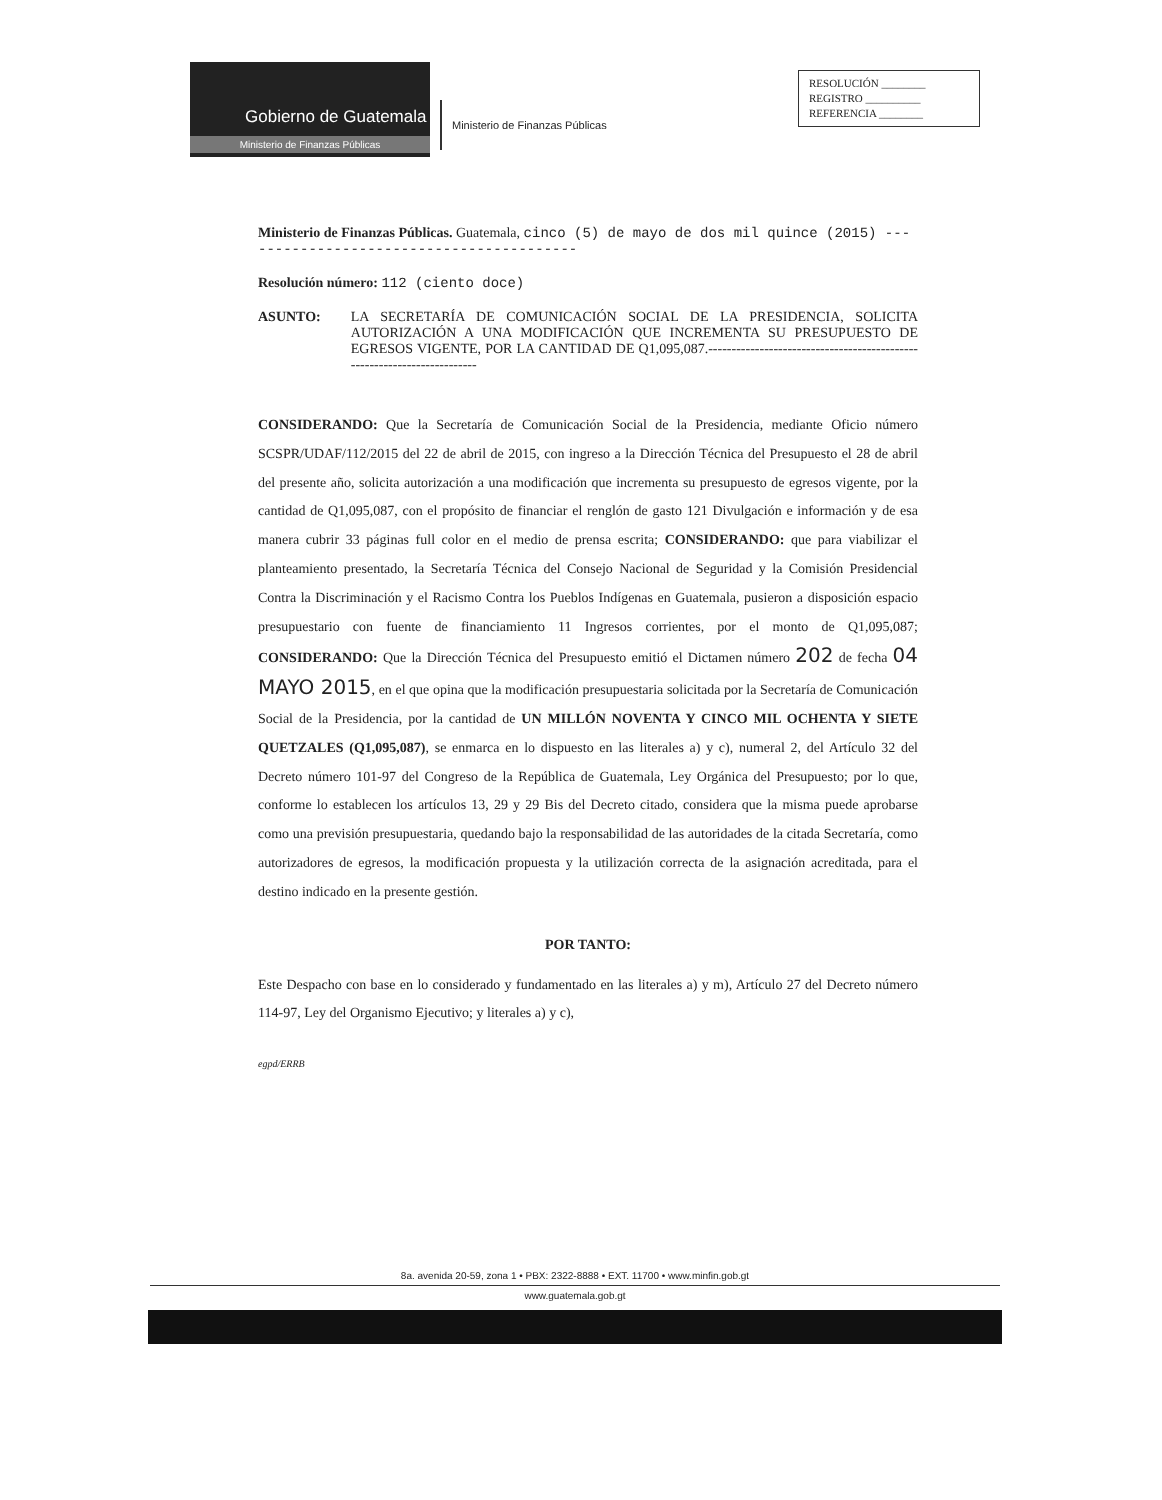Gobierno de Guatemala
Ministerio de Finanzas Públicas
Ministerio de Finanzas Públicas
RESOLUCIÓN ________
REGISTRO __________
REFERENCIA ________
Ministerio de Finanzas Públicas. Guatemala, cinco (5) de mayo de dos mil quince (2015) -----------------------------------------
Resolución número: 112 (ciento doce)
ASUNTO: LA SECRETARÍA DE COMUNICACIÓN SOCIAL DE LA PRESIDENCIA, SOLICITA AUTORIZACIÓN A UNA MODIFICACIÓN QUE INCREMENTA SU PRESUPUESTO DE EGRESOS VIGENTE, POR LA CANTIDAD DE Q1,095,087.------------------------------------------------------------------------
CONSIDERANDO: Que la Secretaría de Comunicación Social de la Presidencia, mediante Oficio número SCSPR/UDAF/112/2015 del 22 de abril de 2015, con ingreso a la Dirección Técnica del Presupuesto el 28 de abril del presente año, solicita autorización a una modificación que incrementa su presupuesto de egresos vigente, por la cantidad de Q1,095,087, con el propósito de financiar el renglón de gasto 121 Divulgación e información y de esa manera cubrir 33 páginas full color en el medio de prensa escrita; CONSIDERANDO: que para viabilizar el planteamiento presentado, la Secretaría Técnica del Consejo Nacional de Seguridad y la Comisión Presidencial Contra la Discriminación y el Racismo Contra los Pueblos Indígenas en Guatemala, pusieron a disposición espacio presupuestario con fuente de financiamiento 11 Ingresos corrientes, por el monto de Q1,095,087; CONSIDERANDO: Que la Dirección Técnica del Presupuesto emitió el Dictamen número 202 de fecha 04 MAYO 2015, en el que opina que la modificación presupuestaria solicitada por la Secretaría de Comunicación Social de la Presidencia, por la cantidad de UN MILLÓN NOVENTA Y CINCO MIL OCHENTA Y SIETE QUETZALES (Q1,095,087), se enmarca en lo dispuesto en las literales a) y c), numeral 2, del Artículo 32 del Decreto número 101-97 del Congreso de la República de Guatemala, Ley Orgánica del Presupuesto; por lo que, conforme lo establecen los artículos 13, 29 y 29 Bis del Decreto citado, considera que la misma puede aprobarse como una previsión presupuestaria, quedando bajo la responsabilidad de las autoridades de la citada Secretaría, como autorizadores de egresos, la modificación propuesta y la utilización correcta de la asignación acreditada, para el destino indicado en la presente gestión.
POR TANTO:
Este Despacho con base en lo considerado y fundamentado en las literales a) y m), Artículo 27 del Decreto número 114-97, Ley del Organismo Ejecutivo; y literales a) y c),
egpd/ERRB
8a. avenida 20-59, zona 1 • PBX: 2322-8888 • EXT. 11700 • www.minfin.gob.gt
www.guatemala.gob.gt